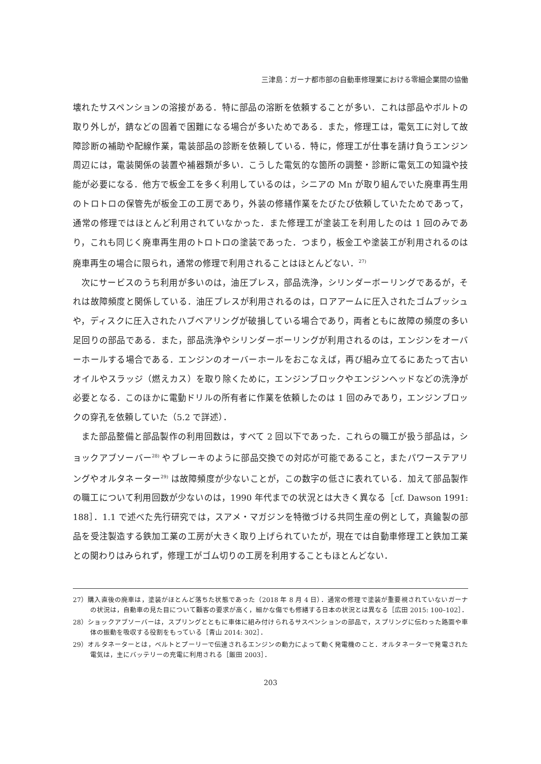三津島：ガーナ都市部の自動車修理業における零細企業間の協働
壊れたサスペンションの溶接がある．特に部品の溶断を依頼することが多い．これは部品やボルトの取り外しが，錆などの固着で困難になる場合が多いためである．また，修理工は，電気工に対して故障診断の補助や配線作業，電装部品の診断を依頼している．特に，修理工が仕事を請け負うエンジン周辺には，電装関係の装置や補器類が多い．こうした電気的な箇所の調整・診断に電気工の知識や技能が必要になる．他方で板金工を多く利用しているのは，シニアの Mn が取り組んでいた廃車再生用のトロトロの保管先が板金工の工房であり，外装の修繕作業をたびたび依頼していたためであって，通常の修理ではほとんど利用されていなかった．また修理工が塗装工を利用したのは 1 回のみであり，これも同じく廃車再生用のトロトロの塗装であった．つまり，板金工や塗装工が利用されるのは廃車再生の場合に限られ，通常の修理で利用されることはほとんどない．<sup>27)</sup>
次にサービスのうち利用が多いのは，油圧プレス，部品洗浄，シリンダーボーリングであるが，それは故障頻度と関係している．油圧プレスが利用されるのは，ロアアームに圧入されたゴムブッシュや，ディスクに圧入されたハブベアリングが破損している場合であり，両者ともに故障の頻度の多い足回りの部品である．また，部品洗浄やシリンダーボーリングが利用されるのは，エンジンをオーバーホールする場合である．エンジンのオーバーホールをおこなえば，再び組み立てるにあたって古いオイルやスラッジ（燃えカス）を取り除くために，エンジンブロックやエンジンヘッドなどの洗浄が必要となる．このほかに電動ドリルの所有者に作業を依頼したのは 1 回のみであり，エンジンブロックの穿孔を依頼していた（5.2 で詳述）．
また部品整備と部品製作の利用回数は，すべて 2 回以下であった．これらの職工が扱う部品は，ショックアブソーバー<sup>28)</sup> やブレーキのように部品交換での対応が可能であること，またパワーステアリングやオルタネーター<sup>29)</sup> は故障頻度が少ないことが，この数字の低さに表れている．加えて部品製作の職工について利用回数が少ないのは，1990 年代までの状況とは大きく異なる［cf. Dawson 1991: 188］．1.1 で述べた先行研究では，スアメ・マガジンを特徴づける共同生産の例として，真鍮製の部品を受注製造する鉄加工業の工房が大きく取り上げられていたが，現在では自動車修理工と鉄加工業との関わりはみられず，修理工がゴム切りの工房を利用することもほとんどない．
27）購入直後の廃車は，塗装がほとんど落ちた状態であった（2018 年 8 月 4 日）．通常の修理で塗装が重要視されていないガーナの状況は，自動車の見た目について顧客の要求が高く，細かな傷でも修繕する日本の状況とは異なる［広田 2015: 100–102］．
28）ショックアブソーバーは，スプリングとともに車体に組み付けられるサスペンションの部品で，スプリングに伝わった路面や車体の振動を吸収する役割をもっている［青山 2014: 302］．
29）オルタネーターとは，ベルトとプーリーで伝達されるエンジンの動力によって動く発電機のこと．オルタネーターで発電された電気は，主にバッテリーの充電に利用される［飯田 2003］．
203